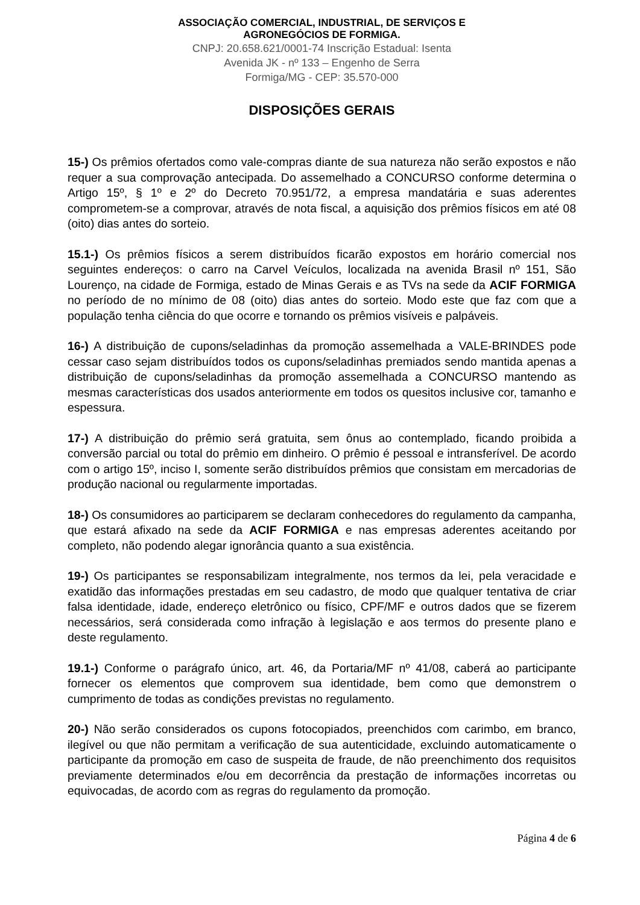ASSOCIAÇÃO COMERCIAL, INDUSTRIAL, DE SERVIÇOS E
AGRONEGÓCIOS DE FORMIGA.
CNPJ: 20.658.621/0001-74 Inscrição Estadual: Isenta
Avenida JK - nº 133 – Engenho de Serra
Formiga/MG - CEP: 35.570-000
DISPOSIÇÕES GERAIS
15-) Os prêmios ofertados como vale-compras diante de sua natureza não serão expostos e não requer a sua comprovação antecipada. Do assemelhado a CONCURSO conforme determina o Artigo 15º, § 1º e 2º do Decreto 70.951/72, a empresa mandatária e suas aderentes comprometem-se a comprovar, através de nota fiscal, a aquisição dos prêmios físicos em até 08 (oito) dias antes do sorteio.
15.1-) Os prêmios físicos a serem distribuídos ficarão expostos em horário comercial nos seguintes endereços: o carro na Carvel Veículos, localizada na avenida Brasil nº 151, São Lourenço, na cidade de Formiga, estado de Minas Gerais e as TVs na sede da ACIF FORMIGA no período de no mínimo de 08 (oito) dias antes do sorteio. Modo este que faz com que a população tenha ciência do que ocorre e tornando os prêmios visíveis e palpáveis.
16-) A distribuição de cupons/seladinhas da promoção assemelhada a VALE-BRINDES pode cessar caso sejam distribuídos todos os cupons/seladinhas premiados sendo mantida apenas a distribuição de cupons/seladinhas da promoção assemelhada a CONCURSO mantendo as mesmas características dos usados anteriormente em todos os quesitos inclusive cor, tamanho e espessura.
17-) A distribuição do prêmio será gratuita, sem ônus ao contemplado, ficando proibida a conversão parcial ou total do prêmio em dinheiro. O prêmio é pessoal e intransferível. De acordo com o artigo 15º, inciso I, somente serão distribuídos prêmios que consistam em mercadorias de produção nacional ou regularmente importadas.
18-) Os consumidores ao participarem se declaram conhecedores do regulamento da campanha, que estará afixado na sede da ACIF FORMIGA e nas empresas aderentes aceitando por completo, não podendo alegar ignorância quanto a sua existência.
19-) Os participantes se responsabilizam integralmente, nos termos da lei, pela veracidade e exatidão das informações prestadas em seu cadastro, de modo que qualquer tentativa de criar falsa identidade, idade, endereço eletrônico ou físico, CPF/MF e outros dados que se fizerem necessários, será considerada como infração à legislação e aos termos do presente plano e deste regulamento.
19.1-) Conforme o parágrafo único, art. 46, da Portaria/MF nº 41/08, caberá ao participante fornecer os elementos que comprovem sua identidade, bem como que demonstrem o cumprimento de todas as condições previstas no regulamento.
20-) Não serão considerados os cupons fotocopiados, preenchidos com carimbo, em branco, ilegível ou que não permitam a verificação de sua autenticidade, excluindo automaticamente o participante da promoção em caso de suspeita de fraude, de não preenchimento dos requisitos previamente determinados e/ou em decorrência da prestação de informações incorretas ou equivocadas, de acordo com as regras do regulamento da promoção.
Página 4 de 6